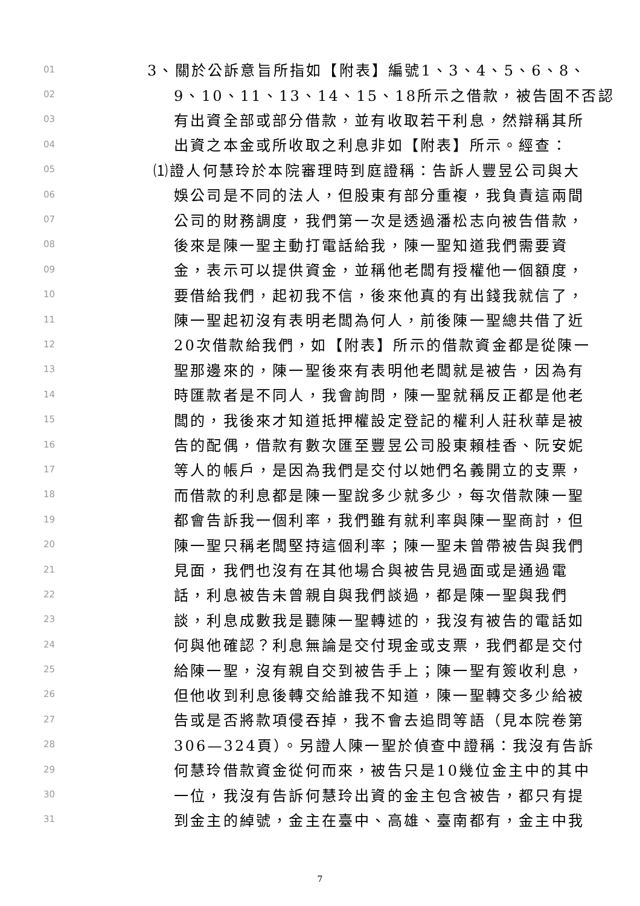01 3、關於公訴意旨所指如【附表】編號1、3、4、5、6、8、
02 9、10、11、13、14、15、18所示之借款，被告固不否認
03 有出資全部或部分借款，並有收取若干利息，然辯稱其所
04 出資之本金或所收取之利息非如【附表】所示。經查：
05 ⑴證人何慧玲於本院審理時到庭證稱：告訴人豐昱公司與大
06 娛公司是不同的法人，但股東有部分重複，我負責這兩間
07 公司的財務調度，我們第一次是透過潘松志向被告借款，
08 後來是陳一聖主動打電話給我，陳一聖知道我們需要資
09 金，表示可以提供資金，並稱他老闆有授權他一個額度，
10 要借給我們，起初我不信，後來他真的有出錢我就信了，
11 陳一聖起初沒有表明老闆為何人，前後陳一聖總共借了近
12 20次借款給我們，如【附表】所示的借款資金都是從陳一
13 聖那邊來的，陳一聖後來有表明他老闆就是被告，因為有
14 時匯款者是不同人，我會詢問，陳一聖就稱反正都是他老
15 闆的，我後來才知道抵押權設定登記的權利人莊秋華是被
16 告的配偶，借款有數次匯至豐昱公司股東賴桂香、阮安妮
17 等人的帳戶，是因為我們是交付以她們名義開立的支票，
18 而借款的利息都是陳一聖說多少就多少，每次借款陳一聖
19 都會告訴我一個利率，我們雖有就利率與陳一聖商討，但
20 陳一聖只稱老闆堅持這個利率；陳一聖未曾帶被告與我們
21 見面，我們也沒有在其他場合與被告見過面或是通過電
22 話，利息被告未曾親自與我們談過，都是陳一聖與我們
23 談，利息成數我是聽陳一聖轉述的，我沒有被告的電話如
24 何與他確認？利息無論是交付現金或支票，我們都是交付
25 給陳一聖，沒有親自交到被告手上；陳一聖有簽收利息，
26 但他收到利息後轉交給誰我不知道，陳一聖轉交多少給被
27 告或是否將款項侵吞掉，我不會去追問等語（見本院卷第
28 306—324頁）。另證人陳一聖於偵查中證稱：我沒有告訴
29 何慧玲借款資金從何而來，被告只是10幾位金主中的其中
30 一位，我沒有告訴何慧玲出資的金主包含被告，都只有提
31 到金主的綽號，金主在臺中、高雄、臺南都有，金主中我
7